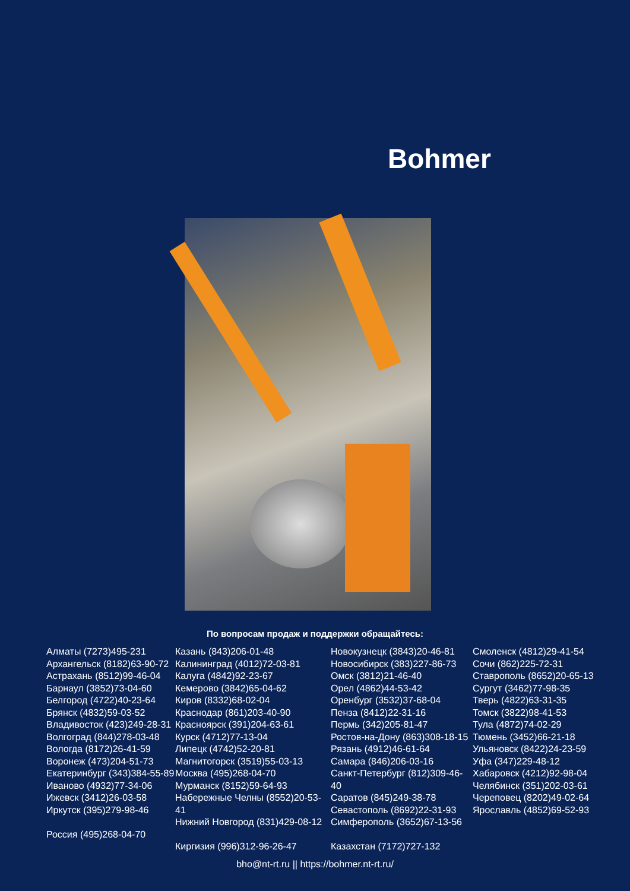Bohmer
По вопросам продаж и поддержки обращайтесь:
Алматы (7273)495-231
Архангельск (8182)63-90-72
Астрахань (8512)99-46-04
Барнаул (3852)73-04-60
Белгород (4722)40-23-64
Брянск (4832)59-03-52
Владивосток (423)249-28-31
Волгоград (844)278-03-48
Вологда (8172)26-41-59
Воронеж (473)204-51-73
Екатеринбург (343)384-55-89
Иваново (4932)77-34-06
Ижевск (3412)26-03-58
Иркутск (395)279-98-46
Россия (495)268-04-70
Казань (843)206-01-48
Калининград (4012)72-03-81
Калуга (4842)92-23-67
Кемерово (3842)65-04-62
Киров (8332)68-02-04
Краснодар (861)203-40-90
Красноярск (391)204-63-61
Курск (4712)77-13-04
Липецк (4742)52-20-81
Магнитогорск (3519)55-03-13
Москва (495)268-04-70
Мурманск (8152)59-64-93
Набережные Челны (8552)20-53-41
Нижний Новгород (831)429-08-12
Киргизия (996)312-96-26-47
Новокузнецк (3843)20-46-81
Новосибирск (383)227-86-73
Омск (3812)21-46-40
Орел (4862)44-53-42
Оренбург (3532)37-68-04
Пенза (8412)22-31-16
Пермь (342)205-81-47
Ростов-на-Дону (863)308-18-15
Рязань (4912)46-61-64
Самара (846)206-03-16
Санкт-Петербург (812)309-46-40
Саратов (845)249-38-78
Севастополь (8692)22-31-93
Симферополь (3652)67-13-56
Казахстан (7172)727-132
Смоленск (4812)29-41-54
Сочи (862)225-72-31
Ставрополь (8652)20-65-13
Сургут (3462)77-98-35
Тверь (4822)63-31-35
Томск (3822)98-41-53
Тула (4872)74-02-29
Тюмень (3452)66-21-18
Ульяновск (8422)24-23-59
Уфа (347)229-48-12
Хабаровск (4212)92-98-04
Челябинск (351)202-03-61
Череповец (8202)49-02-64
Ярославль (4852)69-52-93
bho@nt-rt.ru || https://bohmer.nt-rt.ru/